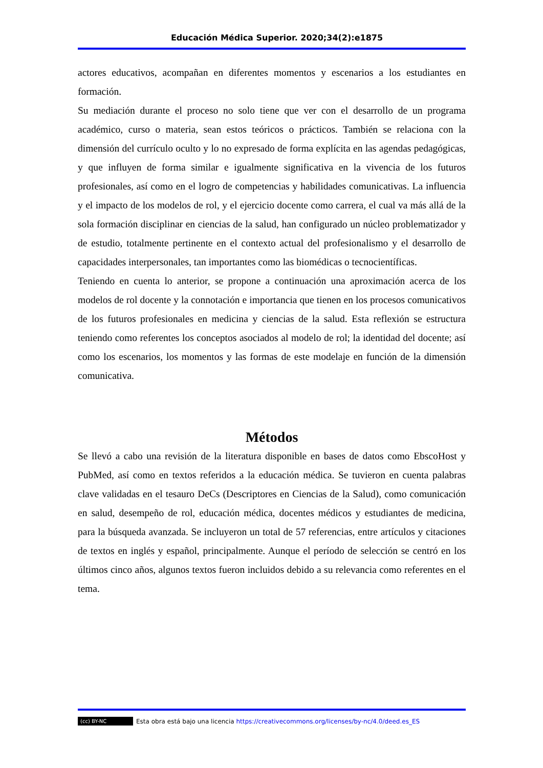Educación Médica Superior. 2020;34(2):e1875
actores educativos, acompañan en diferentes momentos y escenarios a los estudiantes en formación.
Su mediación durante el proceso no solo tiene que ver con el desarrollo de un programa académico, curso o materia, sean estos teóricos o prácticos. También se relaciona con la dimensión del currículo oculto y lo no expresado de forma explícita en las agendas pedagógicas, y que influyen de forma similar e igualmente significativa en la vivencia de los futuros profesionales, así como en el logro de competencias y habilidades comunicativas. La influencia y el impacto de los modelos de rol, y el ejercicio docente como carrera, el cual va más allá de la sola formación disciplinar en ciencias de la salud, han configurado un núcleo problematizador y de estudio, totalmente pertinente en el contexto actual del profesionalismo y el desarrollo de capacidades interpersonales, tan importantes como las biomédicas o tecnocientíficas.
Teniendo en cuenta lo anterior, se propone a continuación una aproximación acerca de los modelos de rol docente y la connotación e importancia que tienen en los procesos comunicativos de los futuros profesionales en medicina y ciencias de la salud. Esta reflexión se estructura teniendo como referentes los conceptos asociados al modelo de rol; la identidad del docente; así como los escenarios, los momentos y las formas de este modelaje en función de la dimensión comunicativa.
Métodos
Se llevó a cabo una revisión de la literatura disponible en bases de datos como EbscoHost y PubMed, así como en textos referidos a la educación médica. Se tuvieron en cuenta palabras clave validadas en el tesauro DeCs (Descriptores en Ciencias de la Salud), como comunicación en salud, desempeño de rol, educación médica, docentes médicos y estudiantes de medicina, para la búsqueda avanzada. Se incluyeron un total de 57 referencias, entre artículos y citaciones de textos en inglés y español, principalmente. Aunque el período de selección se centró en los últimos cinco años, algunos textos fueron incluidos debido a su relevancia como referentes en el tema.
(cc) BY-NC Esta obra está bajo una licencia https://creativecommons.org/licenses/by-nc/4.0/deed.es_ES